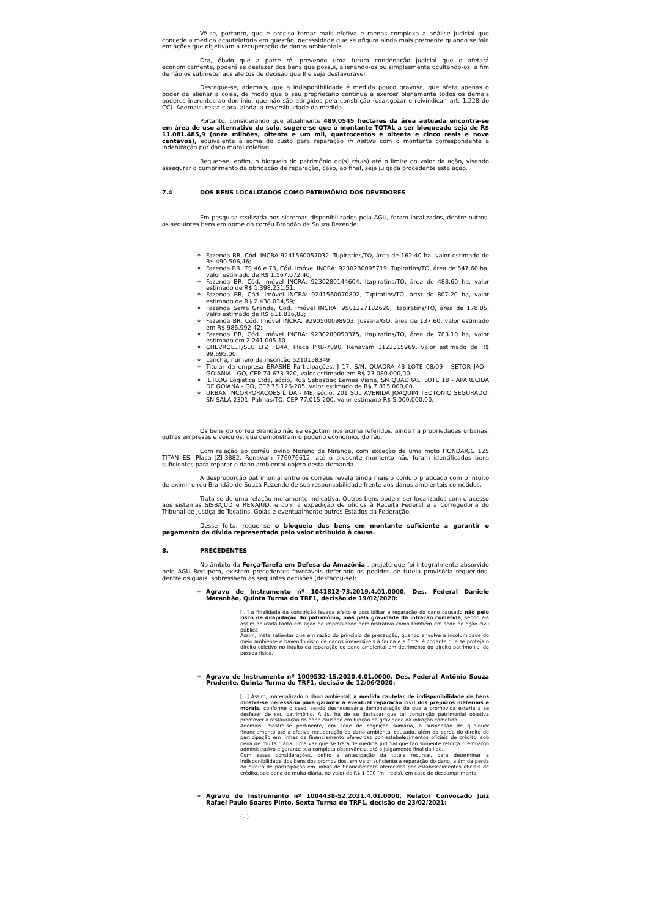Vê-se, portanto, que é preciso tornar mais efetiva e menos complexa a análise judicial que concede a medida acautelatória em questão, necessidade que se afigura ainda mais premente quando se fala em ações que objetivam a recuperação de danos ambientais.
Ora, óbvio que a parte ré, prevendo uma futura condenação judicial que o afetará economicamente, poderá se desfazer dos bens que possui, alienando-os ou simplesmente ocultando-os, a fim de não os submeter aos efeitos de decisão que lhe seja desfavorável.
Destaque-se, ademais, que a indisponibilidade é medida pouco gravosa, que afeta apenas o poder de alienar a coisa, de modo que o seu proprietário continua a exercer plenamente todos os demais poderes inerentes ao domínio, que não são atingidos pela constrição (usar,gozar e reivindicar- art. 1.228 do CC). Ademais, resta clara, ainda, a reversibilidade da medida.
Portanto, considerando que atualmente 489,0545 hectares da área autuada encontra-se em área de uso alternativo do solo, sugere-se que o montante TOTAL a ser bloqueado seja de R$ 11.081.485,9 (onze milhões, oitenta e um mil, quatrocentos e oitenta e cinco reais e nove centavos), equivalente à soma do custo para reparação in natura com o montante correspondente à indenização por dano moral coletivo.
Requer-se, enfim, o bloqueio do patrimônio do(s) réu(s) até o limite do valor da ação, visando assegurar o cumprimento da obrigação de reparação, caso, ao final, seja julgada procedente esta ação.
7.4 DOS BENS LOCALIZADOS COMO PATRIMÔNIO DOS DEVEDORES
Em pesquisa realizada nos sistemas disponibilizados pela AGU, foram localizados, dentre outros, os seguintes bens em nome do corréu Brandão de Souza Rezende:
Fazenda BR, Cód. INCRA 9241560057032, Tupiratins/TO, área de 162.40 ha, valor estimado de R$ 490.506,46;
Fazenda BR LTS 46 e 73, Cód. Imóvel INCRA: 9230280095719, Tupiratins/TO, área de 547,60 ha, valor estimado de R$ 1.567.072,40;
Fazenda BR, Cód. Imóvel INCRA: 9230280144604, Itapiratins/TO, área de 488.60 ha, valor estimado de R$ 1.398.231,51;
Fazenda BR, Cód. Imóvel INCRA: 9241560070802, Tupiratins/TO, área de 807.20 ha, valor estimado de R$ 2.438.034,59;
Fazenda Serra Grande, Cód. Imóvel INCRA: 9501227182620, Itapiratins/TO, área de 178.85, valro estimado de R$ 511.816,83;
Fazenda BR, Cód. Imóvel INCRA: 9290500098903, Jussara/GO, área de 137.60, valor estimado em R$ 986.992,42;
Fazenda BR, Cód. Imóvel INCRA: 9230280050375, Itapiratins/TO, área de 783.10 ha, valor estimado em 2.241.005.10
CHEVROLET/S10 LTZ FD4A, Placa PRB-7090, Renavam 1122315969, valor estimado de R$ 99.695,00.
Lancha, número da inscrição 5210158349
Titular da empresa BRASHE Participações, J 17, S/N, QUADRA 48 LOTE 08/09 - SETOR JAO - GOIANIA - GO, CEP 74.673-320, valor estimado em R$ 23.080.000,00
JETLOG Logística Ltda, sócio, Rua Sebastiao Lemes Viana, SN QUADRAL, LOTE 18 - APARECIDA DE GOIANA - GO, CEP 75.126-205, valor estimado de R$ 7.815.000,00.
URBAN INCORPORACOES LTDA - ME, sócio, 201 SUL AVENIDA JOAQUIM TEOTONIO SEGURADO, SN SALA 2301, Palmas/TO, CEP 77.015-200, valor estimado R$ 5.000,000,00.
Os bens do corréu Brandão não se esgotam nos acima referidos, ainda há propriedades urbanas, outras empresas e veículos, que demonstram o poderio econômico do réu.
Com relação ao corréu Jovino Moreno de Miranda, com exceção de uma moto HONDA/CG 125 TITAN ES, Placa JZI-3882, Renavam 776076612, até o presente momento não foram identificados bens suficientes para reparar o dano ambiental objeto desta demanda.
A desproporção patrimonial entre os corréus revela ainda mais o conluio praticado com o intuito de eximir o réu Brandão de Souza Rezende de sua responsabilidade frente aos danos ambientais cometidos.
Trata-se de uma relação meramente indicativa. Outros bens podem ser localizados com o acesso aos sistemas SISBAJUD e RENAJUD, e com a expedição de ofícios à Receita Federal e a Corregedoria do Tribunal de Justiça do Tocatins, Goiás e eventualmente outros Estados da Federação.
Desse feita, requer-se o bloqueio dos bens em montante suficiente a garantir o pagamento da dívida representada pelo valor atribuído à causa.
8. PRECEDENTES
No âmbito da Força-Tarefa em Defesa da Amazônia , projeto que foi integralmente absorvido pelo AGU Recupera, existem precedentes favoráveis deferindo os pedidos de tutela provisória requeridos, dentre os quais, sobressaem as seguintes decisões (destacou-se):
Agravo de Instrumento nº 1041812-73.2019.4.01.0000, Des. Federal Daniele Maranhão, Quinta Turma do TRF1, decisão de 19/02/2020:
[...] a finalidade da constrição levada efeito é possibilitar a reparação do dano causado não pelo risco de dilapidação do patrimônio, mas pela gravidade da infração cometida, sendo ela assim aplicada tanto em ação de improbidade administrativa como também em sede de ação civil pública.
Assim, insta salientar que em razão do princípio da precaução, quando envolve a incolumidade do meio ambiente e havendo risco de danos irreversíveis à fauna e a flora, é cogente que se proteja o direito coletivo no intuito da reparação do dano ambiental em detrimento do direito patrimonial da pessoa física.
Agravo de Instrumento nº 1009532-15.2020.4.01.0000, Des. Federal Antônio Souza Prudente, Quinta Turma do TRF1, decisão de 12/06/2020:
[...] Assim, materializado o dano ambiental, a medida cautelar de indisponibilidade de bens mostra-se necessária para garantir a eventual reparação civil dos prejuízos materiais e morais, conforme o caso, sendo desnecessária demonstração de que a promovida estaria a se desfazer de seu patrimônio. Aliás, há de se destacar que tal constrição patrimonial objetiva promover a restauração do dano causado em função da gravidade da infração cometida.
Ademais, mostra-se pertinente, em sede de cognição sumária, a suspensão de qualquer financiamento até a efetiva recuperação do dano ambiental causado, além da perda do direito de participação em linhas de financiamento oferecidas por estabelecimentos oficiais de crédito, sob pena de multa diária, uma vez que se trata de medida judicial que tão somente reforça o embargo administrativo e garante sua completa observância, até o julgamento final da lide.
Com essas considerações, defiro a antecipação da tutela recursal, para determinar a indisponibilidade dos bens dos promovidos, em valor suficiente à reparação do dano, além da perda do direito de participação em linhas de financiamento oferecidas por estabelecimentos oficiais de crédito, sob pena de multa diária, no valor de R$ 1.000 (mil reais), em caso de descumprimento.
Agravo de Instrumento nº 1004438-52.2021.4.01.0000, Relator Convocado Juiz Rafael Paulo Soares Pinto, Sexta Turma do TRF1, decisão de 23/02/2021:
(...)